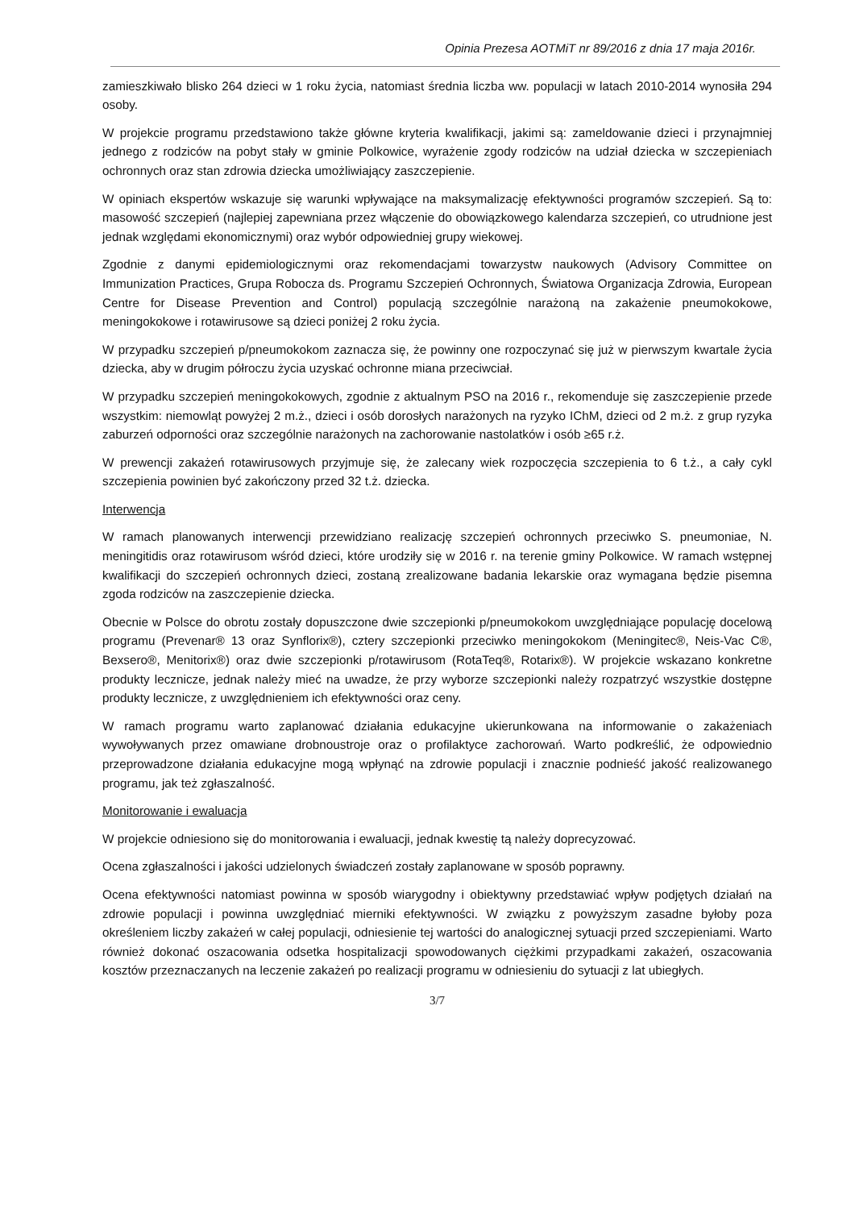Opinia Prezesa AOTMiT nr 89/2016 z dnia 17 maja 2016r.
zamieszkiwało blisko 264 dzieci w 1 roku życia, natomiast średnia liczba ww. populacji w latach 2010-2014 wynosiła 294 osoby.
W projekcie programu przedstawiono także główne kryteria kwalifikacji, jakimi są: zameldowanie dzieci i przynajmniej jednego z rodziców na pobyt stały w gminie Polkowice, wyrażenie zgody rodziców na udział dziecka w szczepieniach ochronnych oraz stan zdrowia dziecka umożliwiający zaszczepienie.
W opiniach ekspertów wskazuje się warunki wpływające na maksymalizację efektywności programów szczepień. Są to: masowość szczepień (najlepiej zapewniana przez włączenie do obowiązkowego kalendarza szczepień, co utrudnione jest jednak względami ekonomicznymi) oraz wybór odpowiedniej grupy wiekowej.
Zgodnie z danymi epidemiologicznymi oraz rekomendacjami towarzystw naukowych (Advisory Committee on Immunization Practices, Grupa Robocza ds. Programu Szczepień Ochronnych, Światowa Organizacja Zdrowia, European Centre for Disease Prevention and Control) populacją szczególnie narażoną na zakażenie pneumokokowe, meningokokowe i rotawirusowe są dzieci poniżej 2 roku życia.
W przypadku szczepień p/pneumokokom zaznacza się, że powinny one rozpoczynać się już w pierwszym kwartale życia dziecka, aby w drugim półroczu życia uzyskać ochronne miana przeciwciał.
W przypadku szczepień meningokokowych, zgodnie z aktualnym PSO na 2016 r., rekomenduje się zaszczepienie przede wszystkim: niemowląt powyżej 2 m.ż., dzieci i osób dorosłych narażonych na ryzyko IChM, dzieci od 2 m.ż. z grup ryzyka zaburzeń odporności oraz szczególnie narażonych na zachorowanie nastolatków i osób ≥65 r.ż.
W prewencji zakażeń rotawirusowych przyjmuje się, że zalecany wiek rozpoczęcia szczepienia to 6 t.ż., a cały cykl szczepienia powinien być zakończony przed 32 t.ż. dziecka.
Interwencja
W ramach planowanych interwencji przewidziano realizację szczepień ochronnych przeciwko S. pneumoniae, N. meningitidis oraz rotawirusom wśród dzieci, które urodziły się w 2016 r. na terenie gminy Polkowice. W ramach wstępnej kwalifikacji do szczepień ochronnych dzieci, zostaną zrealizowane badania lekarskie oraz wymagana będzie pisemna zgoda rodziców na zaszczepienie dziecka.
Obecnie w Polsce do obrotu zostały dopuszczone dwie szczepionki p/pneumokokom uwzględniające populację docelową programu (Prevenar® 13 oraz Synflorix®), cztery szczepionki przeciwko meningokokom (Meningitec®, Neis-Vac C®, Bexsero®, Menitorix®) oraz dwie szczepionki p/rotawirusom (RotaTeq®, Rotarix®). W projekcie wskazano konkretne produkty lecznicze, jednak należy mieć na uwadze, że przy wyborze szczepionki należy rozpatrzyć wszystkie dostępne produkty lecznicze, z uwzględnieniem ich efektywności oraz ceny.
W ramach programu warto zaplanować działania edukacyjne ukierunkowana na informowanie o zakażeniach wywoływanych przez omawiane drobnoustroje oraz o profilaktyce zachorowań. Warto podkreślić, że odpowiednio przeprowadzone działania edukacyjne mogą wpłynąć na zdrowie populacji i znacznie podnieść jakość realizowanego programu, jak też zgłaszalność.
Monitorowanie i ewaluacja
W projekcie odniesiono się do monitorowania i ewaluacji, jednak kwestię tą należy doprecyzować.
Ocena zgłaszalności i jakości udzielonych świadczeń zostały zaplanowane w sposób poprawny.
Ocena efektywności natomiast powinna w sposób wiarygodny i obiektywny przedstawiać wpływ podjętych działań na zdrowie populacji i powinna uwzględniać mierniki efektywności. W związku z powyższym zasadne byłoby poza określeniem liczby zakażeń w całej populacji, odniesienie tej wartości do analogicznej sytuacji przed szczepieniami. Warto również dokonać oszacowania odsetka hospitalizacji spowodowanych ciężkimi przypadkami zakażeń, oszacowania kosztów przeznaczanych na leczenie zakażeń po realizacji programu w odniesieniu do sytuacji z lat ubiegłych.
3/7